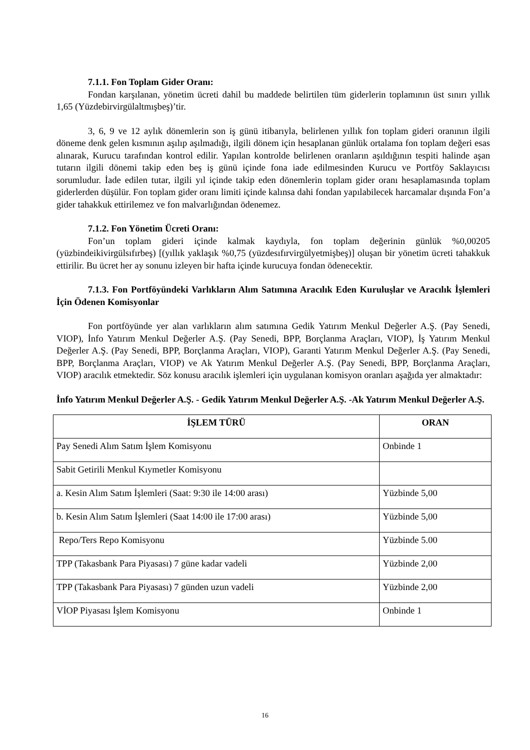7.1.1. Fon Toplam Gider Oranı:
Fondan karşılanan, yönetim ücreti dahil bu maddede belirtilen tüm giderlerin toplamının üst sınırı yıllık 1,65 (Yüzdebirvirgülaltmışbeş)’tir.
3, 6, 9 ve 12 aylık dönemlerin son iş günü itibarıyla, belirlenen yıllık fon toplam gideri oranının ilgili döneme denk gelen kısmının aşılıp aşılmadığı, ilgili dönem için hesaplanan günlük ortalama fon toplam değeri esas alınarak, Kurucu tarafından kontrol edilir. Yapılan kontrolde belirlenen oranların aşıldığının tespiti halinde aşan tutarın ilgili dönemi takip eden beş iş günü içinde fona iade edilmesinden Kurucu ve Portföy Saklayıcısı sorumludur. İade edilen tutar, ilgili yıl içinde takip eden dönemlerin toplam gider oranı hesaplamasında toplam giderlerden düşülür. Fon toplam gider oranı limiti içinde kalınsa dahi fondan yapılabilecek harcamalar dışında Fon’a gider tahakkuk ettirilemez ve fon malvarlığından ödenemez.
7.1.2. Fon Yönetim Ücreti Oranı:
Fon’un toplam gideri içinde kalmak kaydıyla, fon toplam değerinin günlük %0,00205 (yüzbindeikivirgülsıfırbeş) [(yıllık yaklaşık %0,75 (yüzdesıfırvirgülyetmişbeş)] oluşan bir yönetim ücreti tahakkuk ettirilir. Bu ücret her ay sonunu izleyen bir hafta içinde kurucuya fondan ödenecektir.
7.1.3. Fon Portföyündeki Varlıkların Alım Satımına Aracılık Eden Kuruluşlar ve Aracılık İşlemleri İçin Ödenen Komisyonlar
Fon portföyünde yer alan varlıkların alım satımına Gedik Yatırım Menkul Değerler A.Ş. (Pay Senedi, VIOP), İnfo Yatırım Menkul Değerler A.Ş. (Pay Senedi, BPP, Borçlanma Araçları, VIOP), İş Yatırım Menkul Değerler A.Ş. (Pay Senedi, BPP, Borçlanma Araçları, VIOP), Garanti Yatırım Menkul Değerler A.Ş. (Pay Senedi, BPP, Borçlanma Araçları, VIOP) ve Ak Yatırım Menkul Değerler A.Ş. (Pay Senedi, BPP, Borçlanma Araçları, VIOP) aracılık etmektedir. Söz konusu aracılık işlemleri için uygulanan komisyon oranları aşağıda yer almaktadır:
İnfo Yatırım Menkul Değerler A.Ş. - Gedik Yatırım Menkul Değerler A.Ş. -Ak Yatırım Menkul Değerler A.Ş.
| İŞLEM TÜRÜ | ORAN |
| --- | --- |
| Pay Senedi Alım Satım İşlem Komisyonu | Onbinde 1 |
| Sabit Getirili Menkul Kıymetler Komisyonu | |
| a. Kesin Alım Satım İşlemleri (Saat: 9:30 ile 14:00 arası) | Yüzbinde 5,00 |
| b. Kesin Alım Satım İşlemleri (Saat 14:00 ile 17:00 arası) | Yüzbinde 5,00 |
| Repo/Ters Repo Komisyonu | Yüzbinde 5.00 |
| TPP (Takasbank Para Piyasası) 7 güne kadar vadeli | Yüzbinde 2,00 |
| TPP (Takasbank Para Piyasası) 7 günden uzun vadeli | Yüzbinde 2,00 |
| VİOP Piyasası İşlem Komisyonu | Onbinde 1 |
16